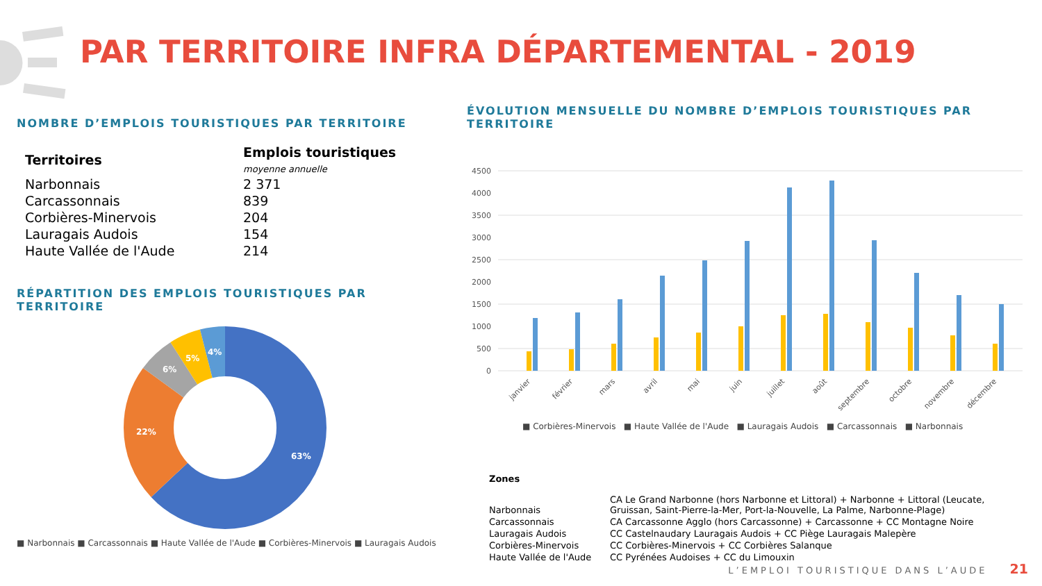PAR TERRITOIRE INFRA DÉPARTEMENTAL - 2019
NOMBRE D’EMPLOIS TOURISTIQUES PAR TERRITOIRE
| Territoires | Emplois touristiques moyenne annuelle |
| --- | --- |
| Narbonnais | 2 371 |
| Carcassonnais | 839 |
| Corbières-Minervois | 204 |
| Lauragais Audois | 154 |
| Haute Vallée de l'Aude | 214 |
RÉPARTITION DES EMPLOIS TOURISTIQUES PAR TERRITOIRE
63%
22%
6%
5%
4%
■ Narbonnais ■ Carcassonnais ■ Haute Vallée de l'Aude ■ Corbières-Minervois ■ Lauragais Audois
ÉVOLUTION MENSUELLE DU NOMBRE D’EMPLOIS TOURISTIQUES PAR TERRITOIRE
4500
4000
3500
3000
2500
2000
1500
1000
500
0
janvier
février
mars
avril
mai
juin
juillet
août
septembre
octobre
novembre
décembre
■ Corbières-Minervois ■ Haute Vallée de l'Aude ■ Lauragais Audois ■ Carcassonnais ■ Narbonnais
| Zones | |
| Narbonnais | CA Le Grand Narbonne (hors Narbonne et Littoral) + Narbonne + Littoral (Leucate, Gruissan, Saint-Pierre-la-Mer, Port-la-Nouvelle, La Palme, Narbonne-Plage) |
| Carcassonnais | CA Carcassonne Agglo (hors Carcassonne) + Carcassonne + CC Montagne Noire |
| Lauragais Audois | CC Castelnaudary Lauragais Audois + CC Piège Lauragais Malepère |
| Corbières-Minervois | CC Corbières-Minervois + CC Corbières Salanque |
| Haute Vallée de l'Aude | CC Pyrénées Audoises + CC du Limouxin |
L’EMPLOI TOURISTIQUE DANS L’AUDE 21